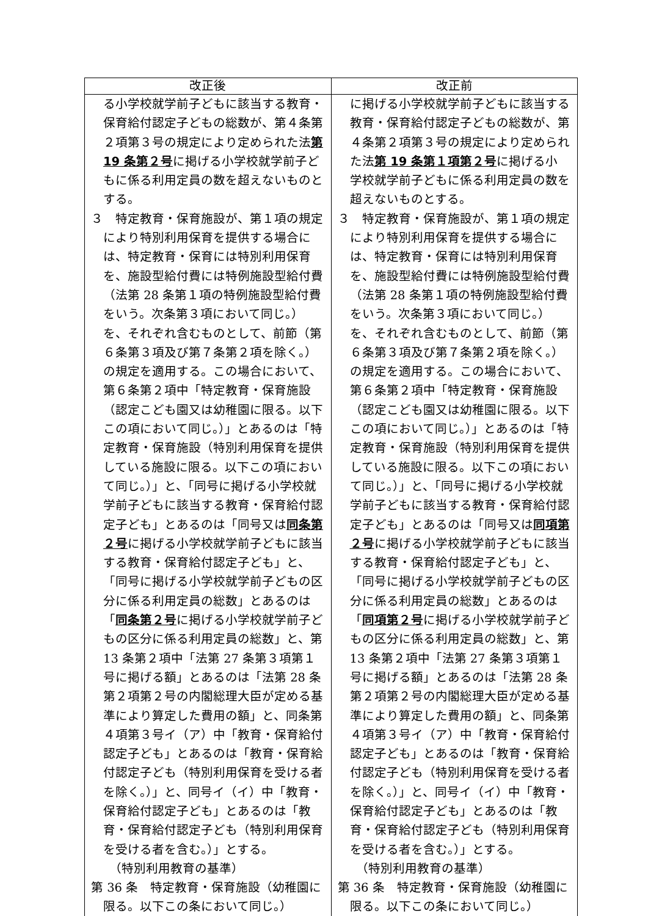| 改正後 | 改正前 |
| --- | --- |
| る小学校就学前子どもに該当する教育・保育給付認定子どもの総数が、第４条第２項第３号の規定により定められた法 第 19 条第２号 に掲げる小学校就学前子どもに係る利用定員の数を超えないものとする。 ３ 特定教育・保育施設が、第１項の規定により特別利用保育を提供する場合には、特定教育・保育には特別利用保育を、施設型給付費には特例施設型給付費（法第 28 条第１項の特例施設型給付費をいう。次条第３項において同じ。）を、それぞれ含むものとして、前節（第６条第３項及び第７条第２項を除く。）の規定を適用する。この場合において、第６条第２項中「特定教育・保育施設（認定こども園又は幼稚園に限る。以下この項において同じ。）」とあるのは「特定教育・保育施設（特別利用保育を提供している施設に限る。以下この項において同じ。）」と、「同号に掲げる小学校就学前子どもに該当する教育・保育給付認定子ども」とあるのは「同号又は 同条第２号 に掲げる小学校就学前子どもに該当する教育・保育給付認定子ども」と、「同号に掲げる小学校就学前子どもの区分に係る利用定員の総数」とあるのは「 同条第２号 に掲げる小学校就学前子どもの区分に係る利用定員の総数」と、第 13 条第２項中「法第 27 条第３項第１号に掲げる額」とあるのは「法第 28 条第２項第２号の内閣総理大臣が定める基準により算定した費用の額」と、同条第４項第３号イ（ア）中「教育・保育給付認定子ども」とあるのは「教育・保育給付認定子ども（特別利用保育を受ける者を除く。）」と、同号イ（イ）中「教育・保育給付認定子ども」とあるのは「教育・保育給付認定子ども（特別利用保育を受ける者を含む。）」とする。 （特別利用教育の基準） 第 36 条 特定教育・保育施設（幼稚園に限る。以下この条において同じ。） | に掲げる小学校就学前子どもに該当する教育・保育給付認定子どもの総数が、第４条第２項第３号の規定により定められた法 第 19 条第１項第２号 に掲げる小学校就学前子どもに係る利用定員の数を超えないものとする。 ３ 特定教育・保育施設が、第１項の規定により特別利用保育を提供する場合には、特定教育・保育には特別利用保育を、施設型給付費には特例施設型給付費（法第 28 条第１項の特例施設型給付費をいう。次条第３項において同じ。）を、それぞれ含むものとして、前節（第６条第３項及び第７条第２項を除く。）の規定を適用する。この場合において、第６条第２項中「特定教育・保育施設（認定こども園又は幼稚園に限る。以下この項において同じ。）」とあるのは「特定教育・保育施設（特別利用保育を提供している施設に限る。以下この項において同じ。）」と、「同号に掲げる小学校就学前子どもに該当する教育・保育給付認定子ども」とあるのは「同号又は 同項第２号 に掲げる小学校就学前子どもに該当する教育・保育給付認定子ども」と、「同号に掲げる小学校就学前子どもの区分に係る利用定員の総数」とあるのは「 同項第２号 に掲げる小学校就学前子どもの区分に係る利用定員の総数」と、第 13 条第２項中「法第 27 条第３項第１号に掲げる額」とあるのは「法第 28 条第２項第２号の内閣総理大臣が定める基準により算定した費用の額」と、同条第４項第３号イ（ア）中「教育・保育給付認定子ども」とあるのは「教育・保育給付認定子ども（特別利用保育を受ける者を除く。）」と、同号イ（イ）中「教育・保育給付認定子ども」とあるのは「教育・保育給付認定子ども（特別利用保育を受ける者を含む。）」とする。 （特別利用教育の基準） 第 36 条 特定教育・保育施設（幼稚園に限る。以下この条において同じ。） |